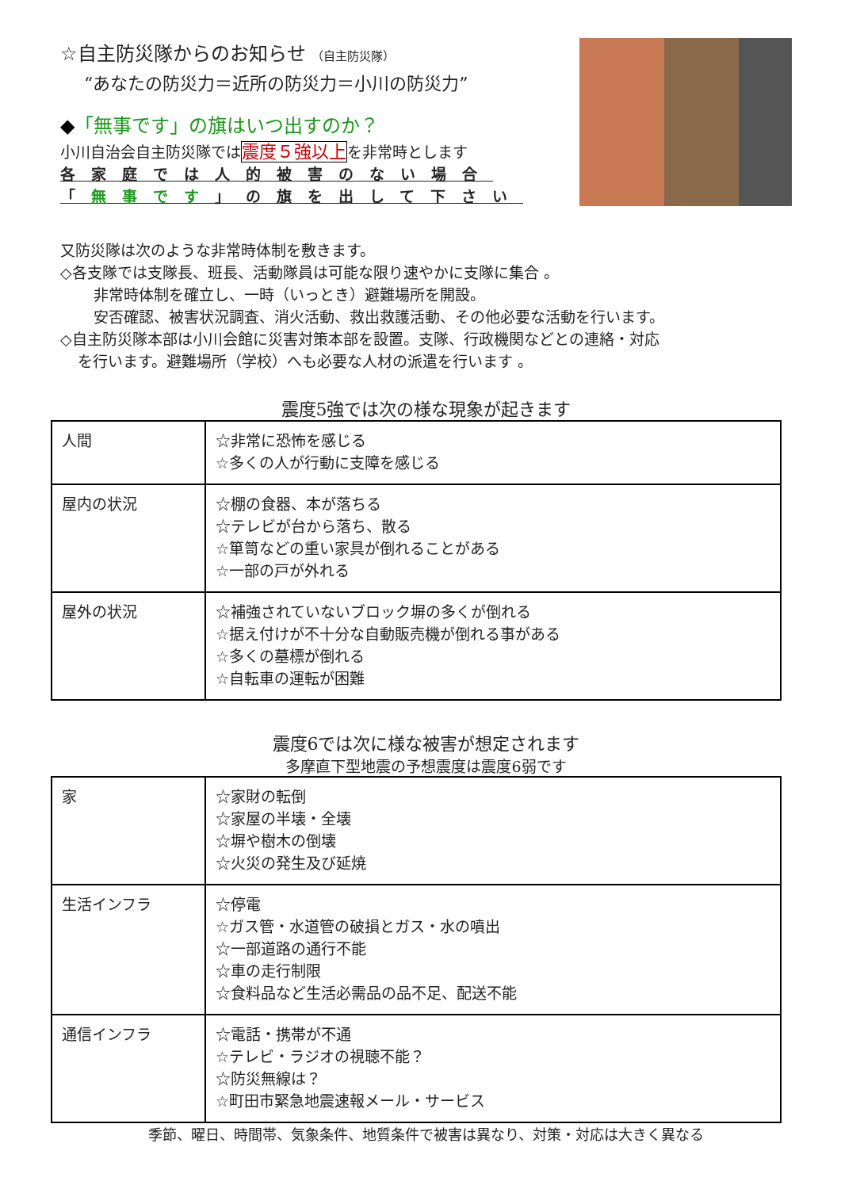☆自主防災隊からのお知らせ （自主防災隊）
“あなたの防災力＝近所の防災力＝小川の防災力”
◆「無事です」の旗はいつ出すのか？
小川自治会自主防災隊では震度５強以上を非常時とします
各家庭では人的被害のない場合
「無事です」の旗を出して下さい
又防災隊は次のような非常時体制を敷きます。
◇各支隊では支隊長、班長、活動隊員は可能な限り速やかに支隊に集合 。
非常時体制を確立し、一時（いっとき）避難場所を開設。
安否確認、被害状況調査、消火活動、救出救護活動、その他必要な活動を行います。
◇自主防災隊本部は小川会館に災害対策本部を設置。支隊、行政機関などとの連絡・対応
を行います。避難場所（学校）へも必要な人材の派遣を行います 。
震度5強では次の様な現象が起きます
| 人間 | ☆非常に恐怖を感じる ☆多くの人が行動に支障を感じる |
| 屋内の状況 | ☆棚の食器、本が落ちる ☆テレビが台から落ち、散る ☆箪笥などの重い家具が倒れることがある ☆一部の戸が外れる |
| 屋外の状況 | ☆補強されていないブロック塀の多くが倒れる ☆据え付けが不十分な自動販売機が倒れる事がある ☆多くの墓標が倒れる ☆自転車の運転が困難 |
震度6では次に様な被害が想定されます
多摩直下型地震の予想震度は震度6弱です
| 家 | ☆家財の転倒 ☆家屋の半壊・全壊 ☆塀や樹木の倒壊 ☆火災の発生及び延焼 |
| 生活インフラ | ☆停電 ☆ガス管・水道管の破損とガス・水の噴出 ☆一部道路の通行不能 ☆車の走行制限 ☆食料品など生活必需品の品不足、配送不能 |
| 通信インフラ | ☆電話・携帯が不通 ☆テレビ・ラジオの視聴不能？ ☆防災無線は？ ☆町田市緊急地震速報メール・サービス |
季節、曜日、時間帯、気象条件、地質条件で被害は異なり、対策・対応は大きく異なる